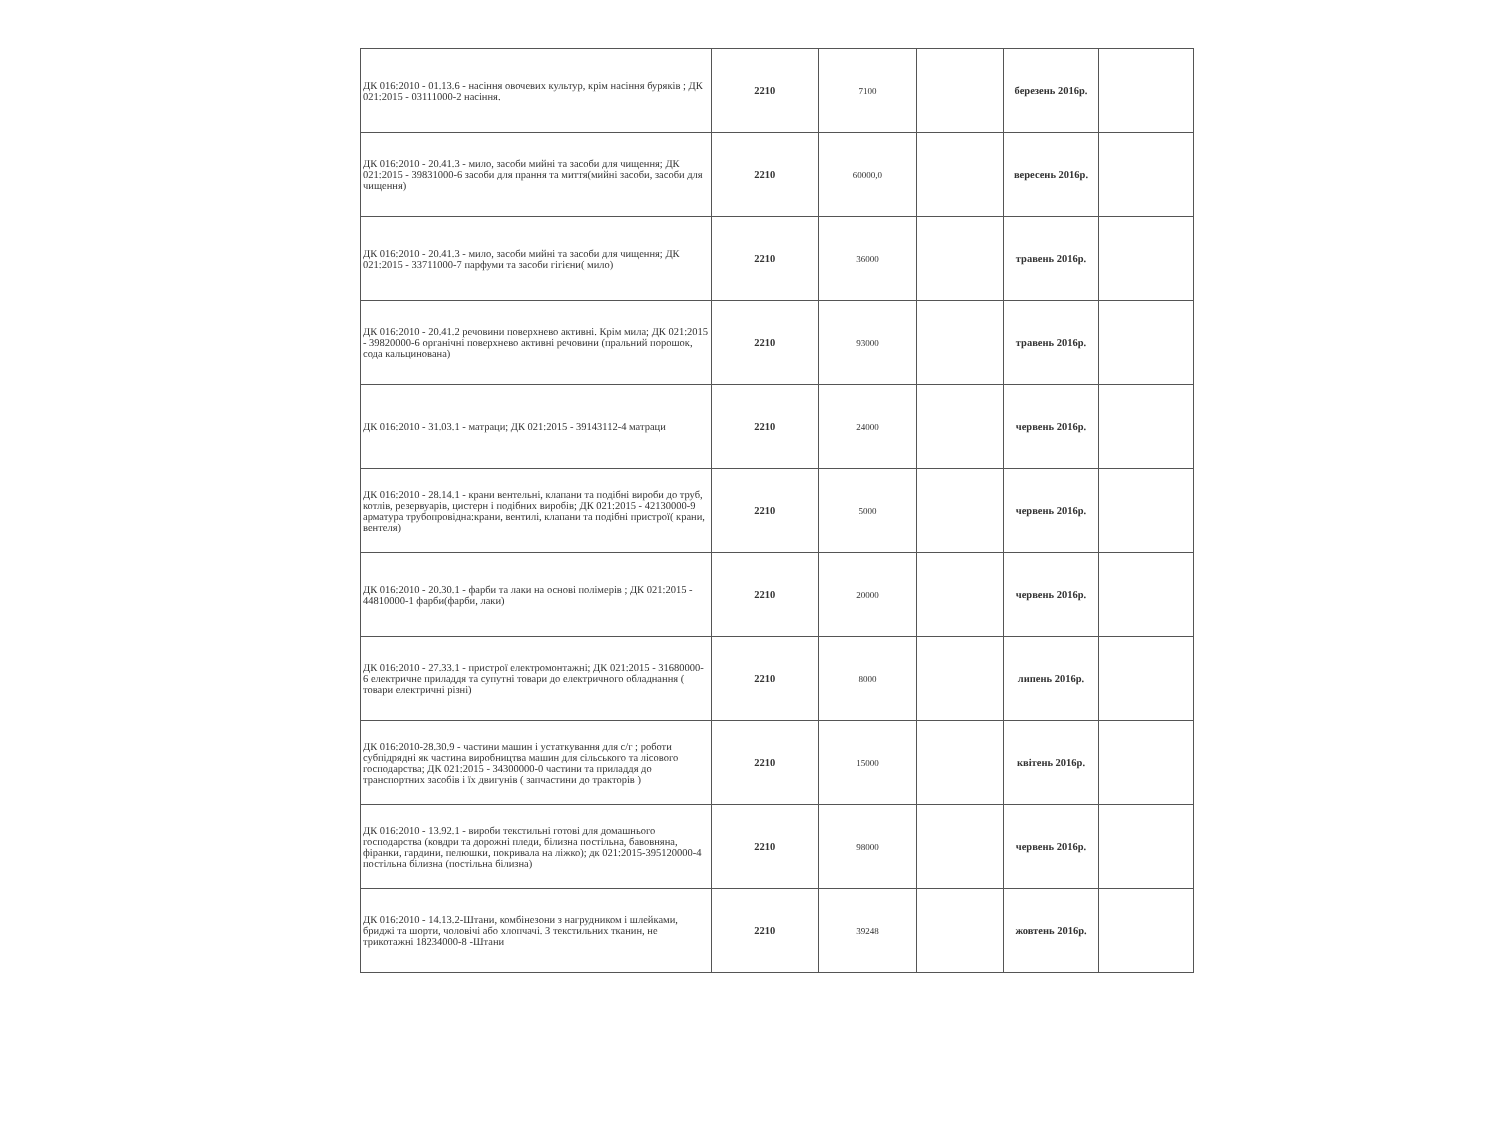| ДК 016:2010 - 01.13.6 - насіння овочевих культур, крім насіння буряків ; ДК 021:2015 - 03111000-2 насіння. | 2210 | 7100 | | березень 2016р. | |
| ДК 016:2010 - 20.41.3 - мило, засоби мийні та засоби для чищення; ДК 021:2015 - 39831000-6 засоби для прання та миття(мийні засоби, засоби для чищення) | 2210 | 60000,0 | | вересень 2016р. | |
| ДК 016:2010 - 20.41.3 - мило, засоби мийні та засоби для чищення; ДК 021:2015 - 33711000-7 парфуми та засоби гігієни( мило) | 2210 | 36000 | | травень 2016р. | |
| ДК 016:2010 - 20.41.2 речовини поверхнево активні. Крім мила; ДК 021:2015 - 39820000-6 органічні поверхнево активні речовини (пральний порошок, сода кальцинована) | 2210 | 93000 | | травень 2016р. | |
| ДК 016:2010 - 31.03.1 - матраци; ДК 021:2015 - 39143112-4 матраци | 2210 | 24000 | | червень 2016р. | |
| ДК 016:2010 - 28.14.1 - крани вентельні, клапани та подібні вироби до труб, котлів, резервуарів, цистерн і подібних виробів; ДК 021:2015 - 42130000-9 арматура трубопровідна:крани, вентилі, клапани та подібні пристрої( крани, вентеля) | 2210 | 5000 | | червень 2016р. | |
| ДК 016:2010 - 20.30.1 - фарби та лаки на основі полімерів ; ДК 021:2015 - 44810000-1 фарби(фарби, лаки) | 2210 | 20000 | | червень 2016р. | |
| ДК 016:2010 - 27.33.1 - пристрої електромонтажні; ДК 021:2015 - 31680000-6 електричне приладдя та супутні товари до електричного обладнання ( товари електричні різні) | 2210 | 8000 | | липень 2016р. | |
| ДК 016:2010-28.30.9 - частини машин і устаткування для с/г ; роботи субпідрядні як частина виробництва машин для сільського та лісового господарства; ДК 021:2015 - 34300000-0 частини та приладдя до транспортних засобів і їх двигунів ( запчастини до тракторів ) | 2210 | 15000 | | квітень 2016р. | |
| ДК 016:2010 - 13.92.1 - вироби текстильні готові для домашнього господарства (ковдри та дорожні пледи, білизна постільна, бавовняна, фіранки, гардини, пелюшки, покривала на ліжко); дк 021:2015-395120000-4 постільна білизна (постільна білизна) | 2210 | 98000 | | червень 2016р. | |
| ДК 016:2010 - 14.13.2-Штани, комбінезони з нагрудником і шлейками, бриджі та шорти, чоловічі або хлопчачі. З текстильних тканин, не трикотажні 18234000-8 -Штани | 2210 | 39248 | | жовтень 2016р. | |